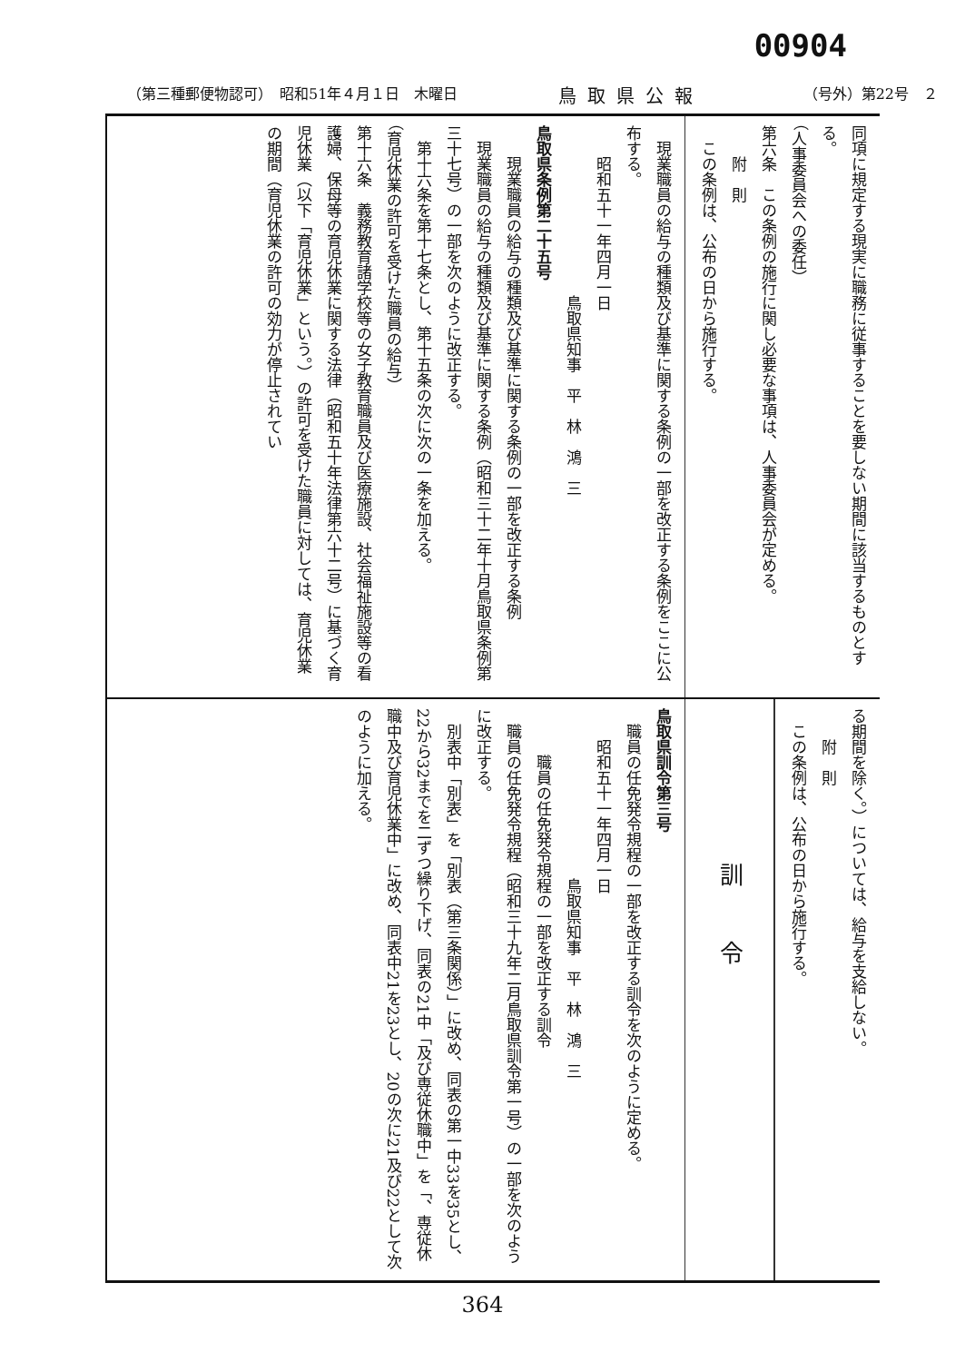00904
（第三種郵便物認可）　昭和51年４月１日　木曜日 鳥取県公報 （号外）第22号　２
同項に規定する現実に職務に従事することを要しない期間に該当するものとする。
（人事委員会への委任）
第六条　この条例の施行に関し必要な事項は、人事委員会が定める。
　　附　則
　この条例は、公布の日から施行する。
　現業職員の給与の種類及び基準に関する条例の一部を改正する条例をここに公布する。
　　昭和五十一年四月一日
　　　　　　　　　　　鳥取県知事　平　林　鴻　三
鳥取県条例第二十五号
　　現業職員の給与の種類及び基準に関する条例の一部を改正する条例
　現業職員の給与の種類及び基準に関する条例（昭和三十二年十月鳥取県条例第三十七号）の一部を次のように改正する。
　第十六条を第十七条とし、第十五条の次に次の一条を加える。
（育児休業の許可を受けた職員の給与）
第十六条　義務教育諸学校等の女子教育職員及び医療施設、社会福祉施設等の看護婦、保母等の育児休業に関する法律（昭和五十年法律第六十二号）に基づく育児休業（以下「育児休業」という。）の許可を受けた職員に対しては、育児休業の期間（育児休業の許可の効力が停止されてい
る期間を除く。）については、給与を支給しない。
　　附　則
　この条例は、公布の日から施行する。
訓令
鳥取県訓令第三号
　職員の任免発令規程の一部を改正する訓令を次のように定める。
　　昭和五十一年四月一日
　　　　　　　　　　　鳥取県知事　平　林　鴻　三
　　　職員の任免発令規程の一部を改正する訓令
　職員の任免発令規程（昭和三十九年二月鳥取県訓令第一号）の一部を次のように改正する。
　別表中「別表」を「別表（第三条関係）」に改め、同表の第一中33を35とし、22から32までを二ずつ繰り下げ、同表の21中「及び専従休職中」を「、専従休職中及び育児休業中」に改め、同表中21を23とし、20の次に21及び22として次のように加える。
364